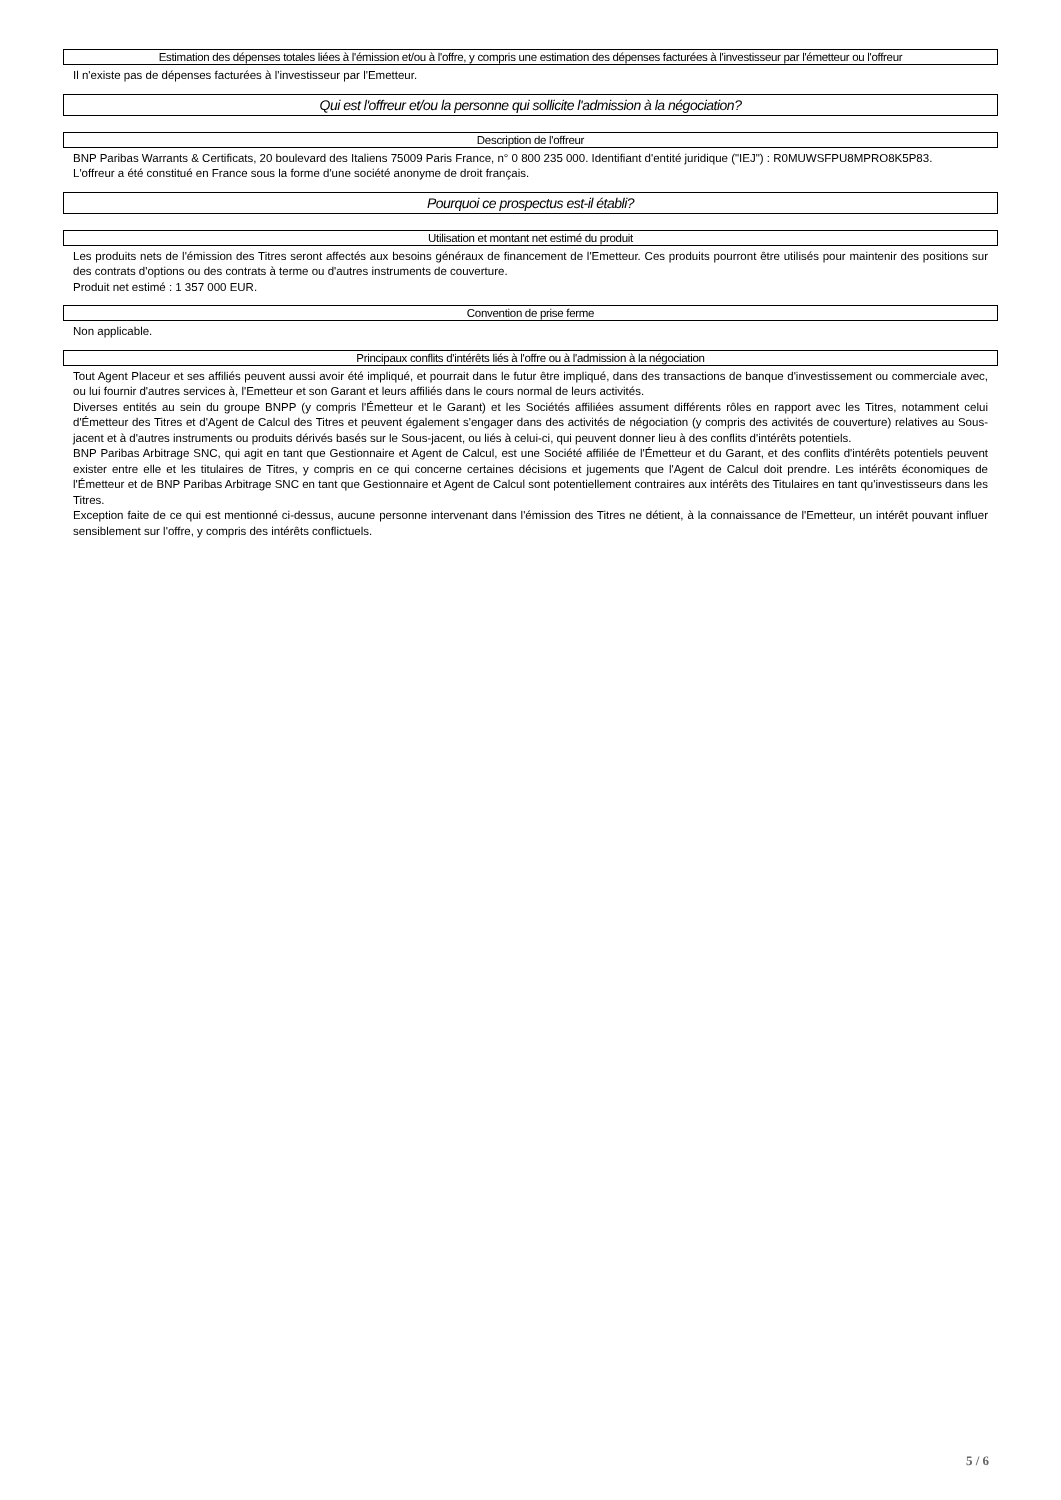Estimation des dépenses totales liées à l'émission et/ou à l'offre, y compris une estimation des dépenses facturées à l'investisseur par l'émetteur ou l'offreur
Il n'existe pas de dépenses facturées à l'investisseur par l'Emetteur.
Qui est l'offreur et/ou la personne qui sollicite l'admission à la négociation?
Description de l'offreur
BNP Paribas Warrants & Certificats, 20 boulevard des Italiens 75009 Paris France, n° 0 800 235 000. Identifiant d'entité juridique ("IEJ") : R0MUWSFPU8MPRO8K5P83.
L'offreur a été constitué en France sous la forme d'une société anonyme de droit français.
Pourquoi ce prospectus est-il établi?
Utilisation et montant net estimé du produit
Les produits nets de l'émission des Titres seront affectés aux besoins généraux de financement de l'Emetteur. Ces produits pourront être utilisés pour maintenir des positions sur des contrats d'options ou des contrats à terme ou d'autres instruments de couverture.
Produit net estimé : 1 357 000 EUR.
Convention de prise ferme
Non applicable.
Principaux conflits d'intérêts liés à l'offre ou à l'admission à la négociation
Tout Agent Placeur et ses affiliés peuvent aussi avoir été impliqué, et pourrait dans le futur être impliqué, dans des transactions de banque d'investissement ou commerciale avec, ou lui fournir d'autres services à, l'Emetteur et son Garant et leurs affiliés dans le cours normal de leurs activités.
Diverses entités au sein du groupe BNPP (y compris l'Émetteur et le Garant) et les Sociétés affiliées assument différents rôles en rapport avec les Titres, notamment celui d'Émetteur des Titres et d'Agent de Calcul des Titres et peuvent également s'engager dans des activités de négociation (y compris des activités de couverture) relatives au Sous-jacent et à d'autres instruments ou produits dérivés basés sur le Sous-jacent, ou liés à celui-ci, qui peuvent donner lieu à des conflits d'intérêts potentiels.
BNP Paribas Arbitrage SNC, qui agit en tant que Gestionnaire et Agent de Calcul, est une Société affiliée de l'Émetteur et du Garant, et des conflits d'intérêts potentiels peuvent exister entre elle et les titulaires de Titres, y compris en ce qui concerne certaines décisions et jugements que l'Agent de Calcul doit prendre. Les intérêts économiques de l'Émetteur et de BNP Paribas Arbitrage SNC en tant que Gestionnaire et Agent de Calcul sont potentiellement contraires aux intérêts des Titulaires en tant qu'investisseurs dans les Titres.
Exception faite de ce qui est mentionné ci-dessus, aucune personne intervenant dans l'émission des Titres ne détient, à la connaissance de l'Emetteur, un intérêt pouvant influer sensiblement sur l'offre, y compris des intérêts conflictuels.
5 / 6